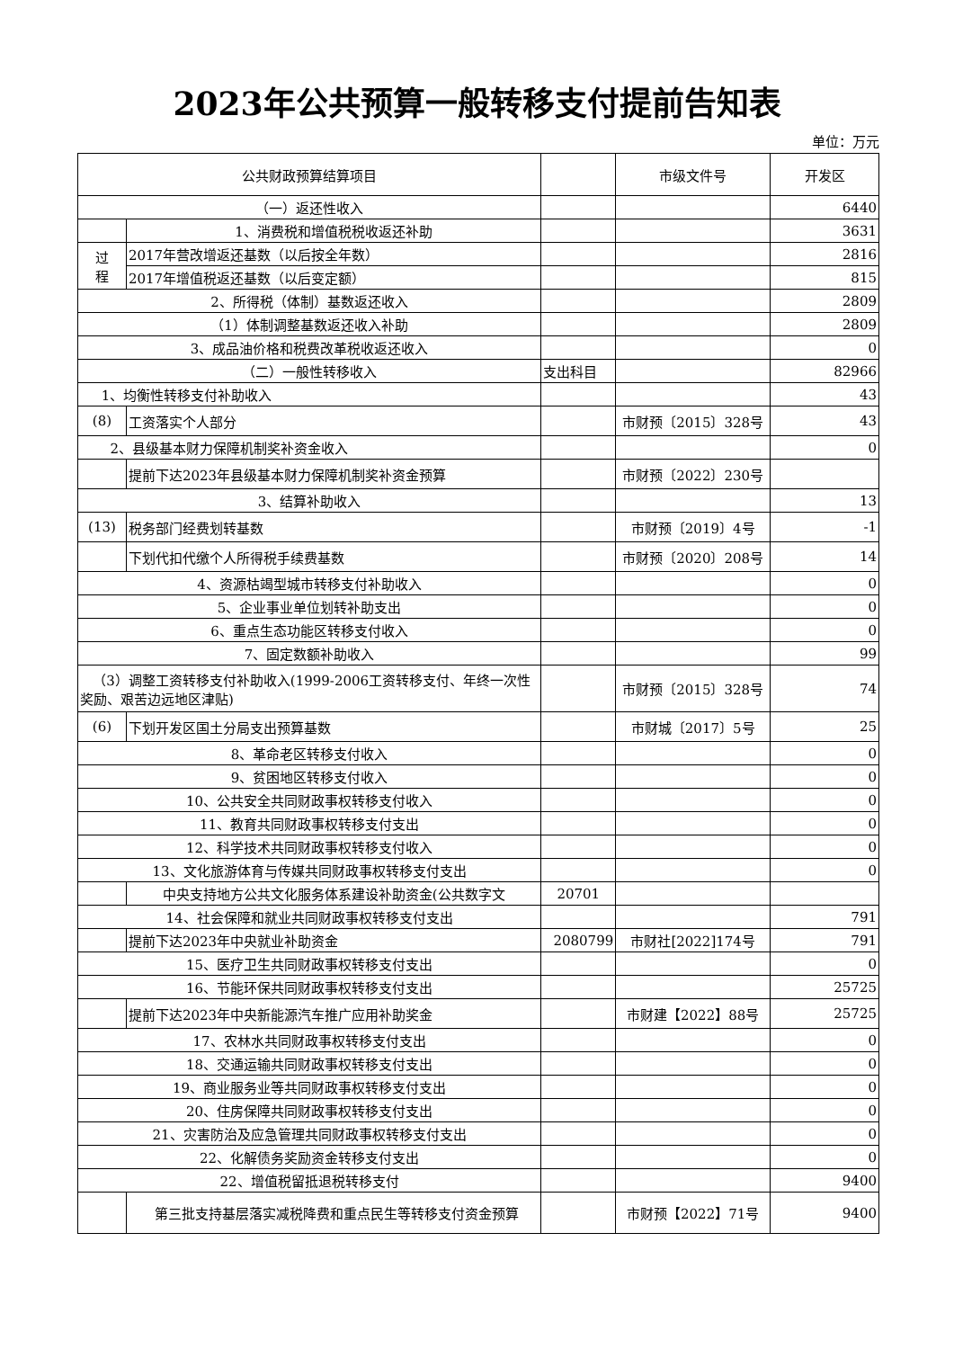2023年公共预算一般转移支付提前告知表
单位：万元
| 公共财政预算结算项目 | | | 市级文件号 | 开发区 |
| --- | --- | --- | --- | --- |
| （一）返还性收入 | | | | 6440 |
| | 1、消费税和增值税税收返还补助 | | | 3631 |
| 过 程 | 2017年营改增返还基数（以后按全年数） | | | 2816 |
| | 2017年增值税返还基数（以后变定额） | | | 815 |
| 2、所得税（体制）基数返还收入 | | | | 2809 |
| （1）体制调整基数返还收入补助 | | | | 2809 |
| 3、成品油价格和税费改革税收返还收入 | | | | 0 |
| （二）一般性转移收入 | | 支出科目 | | 82966 |
| 1、均衡性转移支付补助收入 | | | | 43 |
| (8) | 工资落实个人部分 | | 市财预〔2015〕328号 | 43 |
| 2、县级基本财力保障机制奖补资金收入 | | | | 0 |
| | 提前下达2023年县级基本财力保障机制奖补资金预算 | | 市财预〔2022〕230号 | |
| 3、结算补助收入 | | | | 13 |
| (13) | 税务部门经费划转基数 | | 市财预〔2019〕4号 | -1 |
| | 下划代扣代缴个人所得税手续费基数 | | 市财预〔2020〕208号 | 14 |
| 4、资源枯竭型城市转移支付补助收入 | | | | 0 |
| 5、企业事业单位划转补助支出 | | | | 0 |
| 6、重点生态功能区转移支付收入 | | | | 0 |
| 7、固定数额补助收入 | | | | 99 |
| （3）调整工资转移支付补助收入(1999-2006工资转移支付、年终一次性奖励、艰苦边远地区津贴) | | | 市财预〔2015〕328号 | 74 |
| (6) | 下划开发区国土分局支出预算基数 | | 市财城〔2017〕5号 | 25 |
| 8、革命老区转移支付收入 | | | | 0 |
| 9、贫困地区转移支付收入 | | | | 0 |
| 10、公共安全共同财政事权转移支付收入 | | | | 0 |
| 11、教育共同财政事权转移支付支出 | | | | 0 |
| 12、科学技术共同财政事权转移支付收入 | | | | 0 |
| 13、文化旅游体育与传媒共同财政事权转移支付支出 | | | | 0 |
| | 中央支持地方公共文化服务体系建设补助资金(公共数字文 | 20701 | | |
| 14、社会保障和就业共同财政事权转移支付支出 | | | | 791 |
| | 提前下达2023年中央就业补助资金 | 2080799 | 市财社[2022]174号 | 791 |
| 15、医疗卫生共同财政事权转移支付支出 | | | | 0 |
| 16、节能环保共同财政事权转移支付支出 | | | | 25725 |
| | 提前下达2023年中央新能源汽车推广应用补助奖金 | | 市财建【2022】88号 | 25725 |
| 17、农林水共同财政事权转移支付支出 | | | | 0 |
| 18、交通运输共同财政事权转移支付支出 | | | | 0 |
| 19、商业服务业等共同财政事权转移支付支出 | | | | 0 |
| 20、住房保障共同财政事权转移支付支出 | | | | 0 |
| 21、灾害防治及应急管理共同财政事权转移支付支出 | | | | 0 |
| 22、化解债务奖励资金转移支付支出 | | | | 0 |
| 22、增值税留抵退税转移支付 | | | | 9400 |
| | 第三批支持基层落实减税降费和重点民生等转移支付资金预算 | | 市财预【2022】71号 | 9400 |